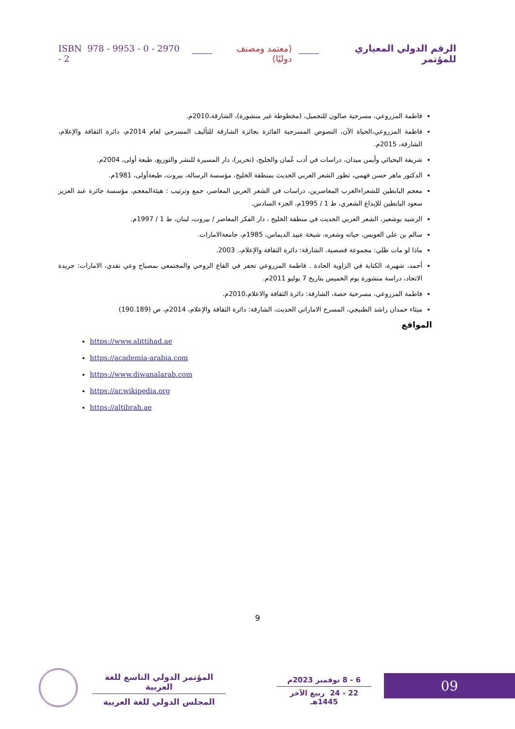الرقم الدولي المعياري للمؤتمر (معتمد ومصنف دوليًا) ISBN 978 - 9953 - 0 - 2970 - 2
فاطمة المزروعي، مسرحية صالون للتجميل، (مخطوطة غير منشورة)، الشارقة،2010م.
فاطمة المزروعي،الحياة الآن، النصوص المسرحية الفائزة بجائزة الشارقة للتأليف المسرحي لعام 2014م، دائرة الثقافة والإعلام، الشارقة، 2015م.
شريفة اليحيائي وأيمن ميدان، دراسات في أدب عُمان والخليج، (تحرير)، دار المسيرة للنشر والتوزيع، طبعة أولى، 2004م.
الدكتور ماهر حسن فهمي، تطور الشعر العربي الحديث بمنطقة الخليج، مؤسسة الرسالة، بيروت، طبعةأولى، 1981م.
معجم البابطين للشعراءالعرب المعاصرين، دراسات في الشعر العربي المعاصر، جمع وترتيب : هيئةالمعجم، مؤسسة جائزة عبد العزيز سعود البابطين للإبداع الشعري، ط 1 / 1995م، الجزء السادس.
الرشيد بوشعير، الشعر العربي الحديث في منطقة الخليج ، دار الفكر المعاصر / بيروت، لبنان، ط 1 / 1997م.
سالم بن علي العويس، حياته وشعره، شيخة عبيد الديماس، 1985م، جامعةالامارات.
ماذا لو مات ظلي: مجموعة قصصية. الشارقة: دائرة الثقافة والإعلام،. 2003.
أحمد، شهيرة، الكتابة في الزاوية الحادة . فاطمة المزروعي تحفر في القاع الروحي والمجتمعي بمصباح وعي نقدي، الامارات: جريدة الاتحاد، دراسة منشورة يوم الخميس بتاريخ 7 يوليو 2011م.
فاطمة المزروعي، مسرحية حصة، الشارقة: دائرة الثقافة والاعلام،2010م.
ميثاء حمدان راشد الطنيجي، المسرح الاماراتي الحديث، الشارقة: دائرة الثقافة والإعلام، 2014م، ص (190.189)
المواقع
https://www.alittihad.ae
https://academia-arabia.com
https://www.diwanalarab.com
https://ar.wikipedia.org
https://altibrah.ae
9
09
6 - 8 نوفمبر 2023م
22 - 24 ربيع الآخر 1445هـ
المؤتمر الدولي التاسع للغة العربية
المجلس الدولي للغة العربية